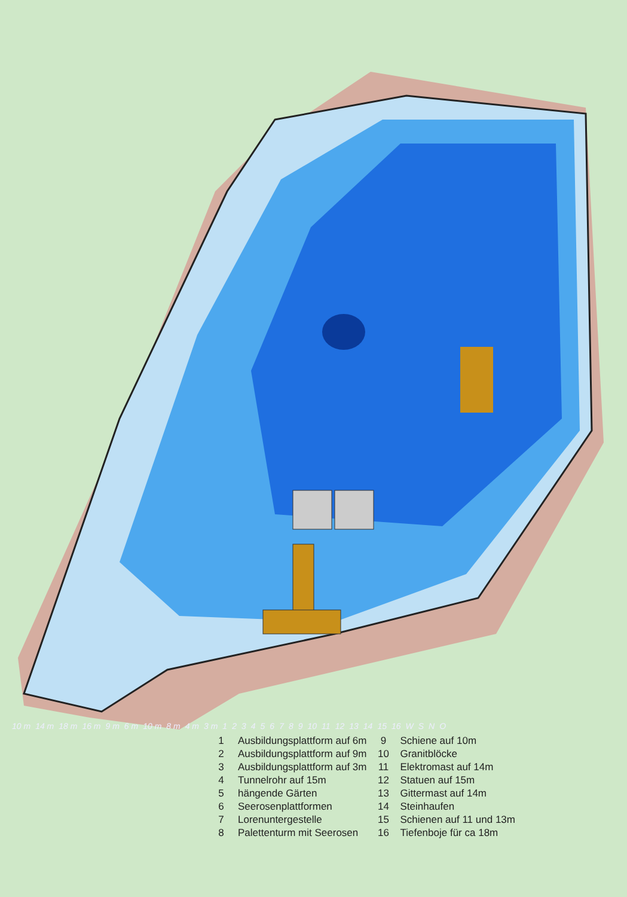10 m 14 m 18 m 16 m 9 m 6 m 10 m 8 m 4 m 3 m 123456789 10 11 12 13 14 15 16 WSNO
| 1 | Ausbildungsplattform auf 6m | 9 | Schiene auf 10m |
| 2 | Ausbildungsplattform auf 9m | 10 | Granitblöcke |
| 3 | Ausbildungsplattform auf 3m | 11 | Elektromast auf 14m |
| 4 | Tunnelrohr auf 15m | 12 | Statuen auf 15m |
| 5 | hängende Gärten | 13 | Gittermast auf 14m |
| 6 | Seerosenplattformen | 14 | Steinhaufen |
| 7 | Lorenuntergestelle | 15 | Schienen auf 11 und 13m |
| 8 | Palettenturm mit Seerosen | 16 | Tiefenboje für ca 18m |